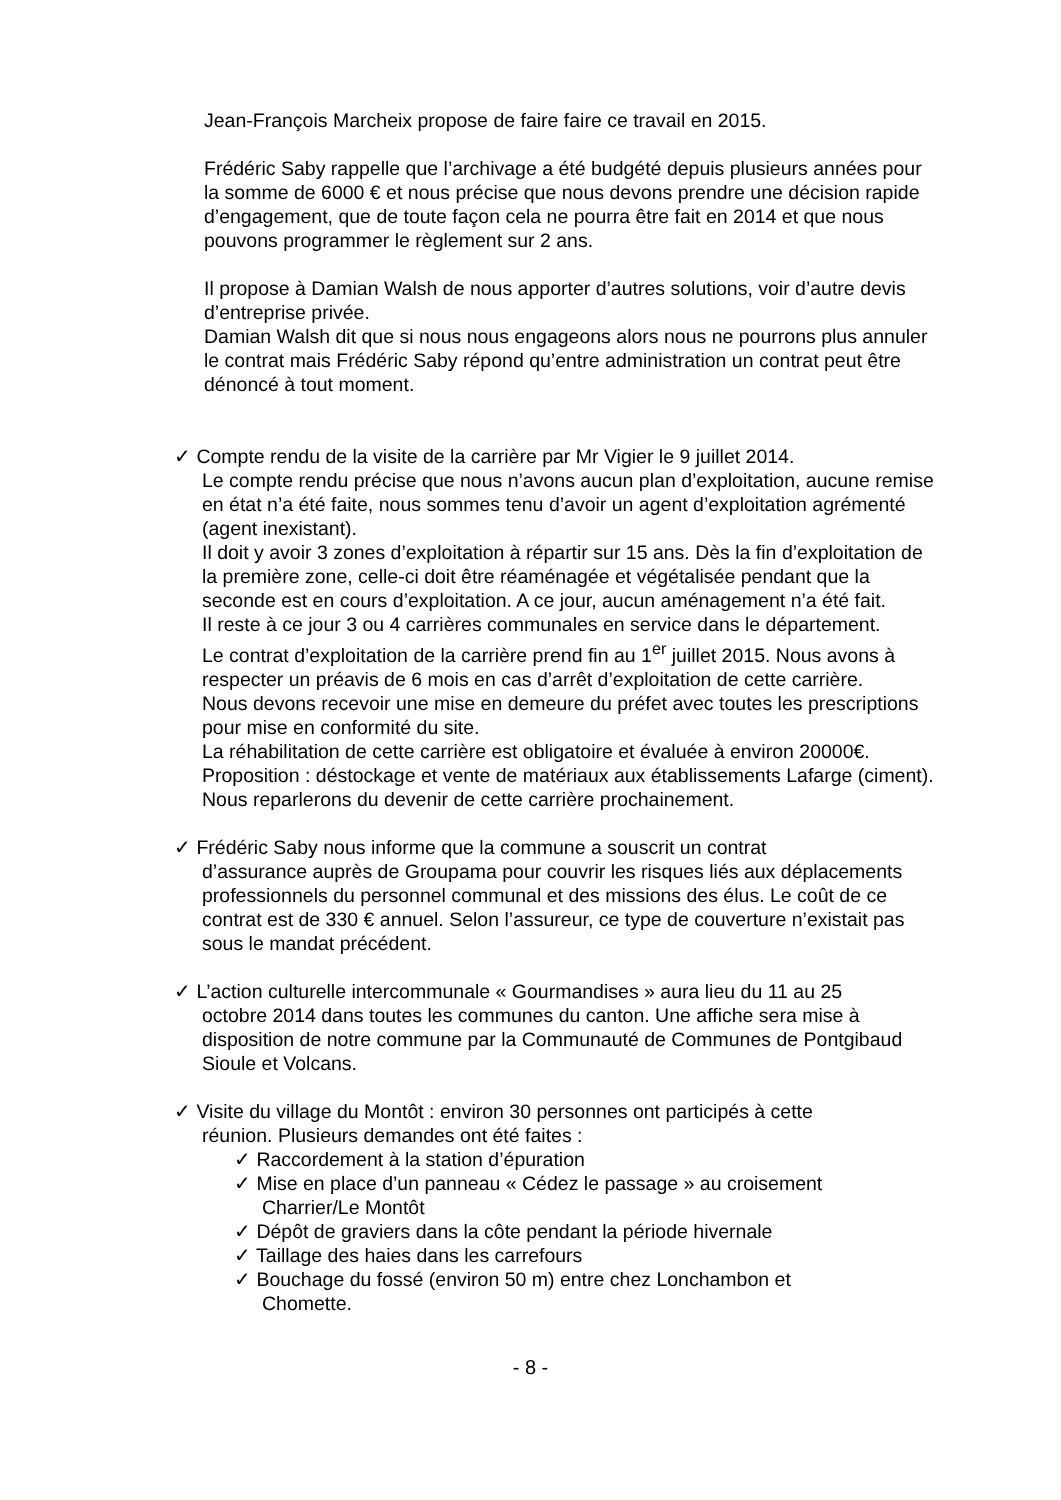Jean-François Marcheix propose de faire faire ce travail en 2015.
Frédéric Saby rappelle que l’archivage a été budgété depuis plusieurs années pour la somme de 6000 € et nous précise que nous devons prendre une décision rapide d’engagement, que de toute façon cela ne pourra être fait en 2014 et que nous pouvons programmer le règlement sur 2 ans.
Il propose à Damian Walsh de nous apporter d’autres solutions, voir d’autre devis d’entreprise privée.
Damian Walsh dit que si nous nous engageons alors nous ne pourrons plus annuler le contrat mais Frédéric Saby répond qu’entre administration un contrat peut être dénoncé à tout moment.
✓ Compte rendu de la visite de la carrière par Mr Vigier le 9 juillet 2014.
Le compte rendu précise que nous n’avons aucun plan d’exploitation, aucune remise en état n’a été faite, nous sommes tenu d’avoir un agent d’exploitation agrémenté (agent inexistant).
Il doit y avoir 3 zones d’exploitation à répartir sur 15 ans. Dès la fin d’exploitation de la première zone, celle-ci doit être réaménagée et végétalisée pendant que la seconde est en cours d’exploitation. A ce jour, aucun aménagement n’a été fait.
Il reste à ce jour 3 ou 4 carrières communales en service dans le département.
Le contrat d’exploitation de la carrière prend fin au 1<sup>er</sup> juillet 2015. Nous avons à respecter un préavis de 6 mois en cas d’arrêt d’exploitation de cette carrière.
Nous devons recevoir une mise en demeure du préfet avec toutes les prescriptions pour mise en conformité du site.
La réhabilitation de cette carrière est obligatoire et évaluée à environ 20000€.
Proposition : déstockage et vente de matériaux aux établissements Lafarge (ciment).
Nous reparlerons du devenir de cette carrière prochainement.
✓ Frédéric Saby nous informe que la commune a souscrit un contrat
d’assurance auprès de Groupama pour couvrir les risques liés aux déplacements professionnels du personnel communal et des missions des élus. Le coût de ce contrat est de 330 € annuel. Selon l’assureur, ce type de couverture n’existait pas sous le mandat précédent.
✓ L’action culturelle intercommunale « Gourmandises » aura lieu du 11 au 25
octobre 2014 dans toutes les communes du canton. Une affiche sera mise à disposition de notre commune par la Communauté de Communes de Pontgibaud Sioule et Volcans.
✓ Visite du village du Montôt : environ 30 personnes ont participés à cette
réunion. Plusieurs demandes ont été faites :
✓ Raccordement à la station d’épuration
✓ Mise en place d’un panneau « Cédez le passage » au croisement
Charrier/Le Montôt
✓ Dépôt de graviers dans la côte pendant la période hivernale
✓ Taillage des haies dans les carrefours
✓ Bouchage du fossé (environ 50 m) entre chez Lonchambon et
Chomette.
- 8 -